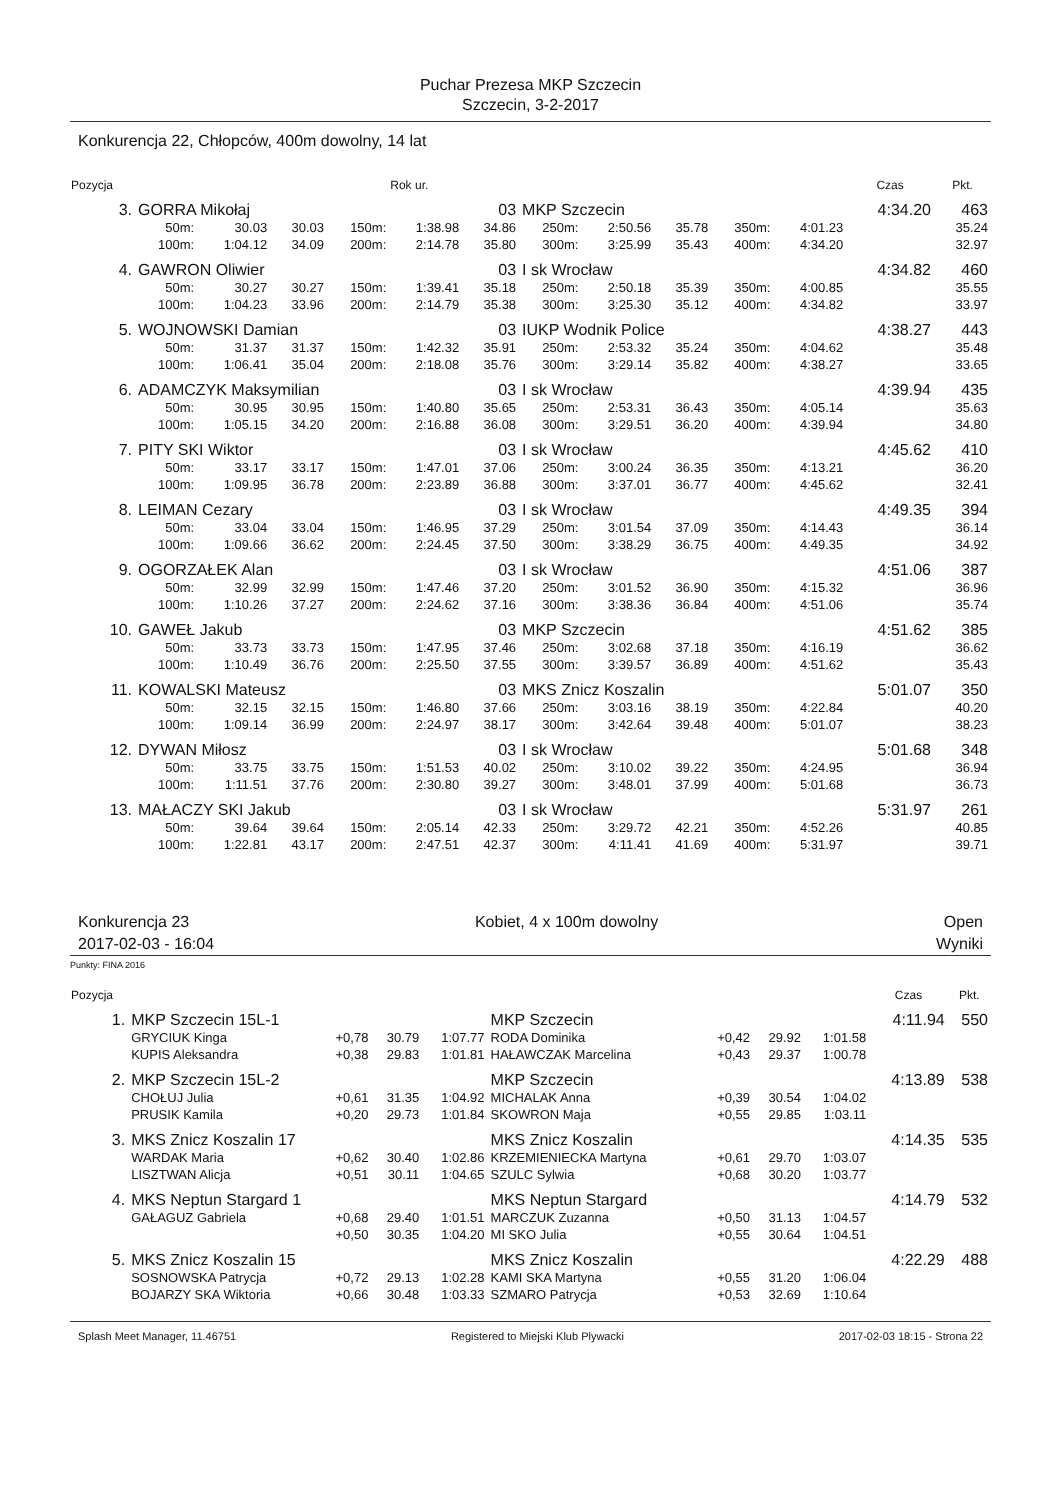Puchar Prezesa MKP Szczecin
Szczecin, 3-2-2017
Konkurencja 22, Chłopców, 400m dowolny, 14 lat
| Pozycja | | | | | Rok ur. | | | | | | | Czas | Pkt. |
| --- | --- | --- | --- | --- | --- | --- | --- | --- | --- | --- | --- | --- | --- |
| 3. | GORRA Mikołaj | | | | | 03 | MKP Szczecin | | | | | 4:34.20 | 463 |
| | 50m: | 30.03 | 30.03 | 150m: | 1:38.98 | 34.86 | 250m: | 2:50.56 | 35.78 | 350m: | 4:01.23 | | 35.24 |
| | 100m: | 1:04.12 | 34.09 | 200m: | 2:14.78 | 35.80 | 300m: | 3:25.99 | 35.43 | 400m: | 4:34.20 | | 32.97 |
| 4. | GAWRON Oliwier | | | | | 03 | I sk Wrocław | | | | | 4:34.82 | 460 |
| | 50m: | 30.27 | 30.27 | 150m: | 1:39.41 | 35.18 | 250m: | 2:50.18 | 35.39 | 350m: | 4:00.85 | | 35.55 |
| | 100m: | 1:04.23 | 33.96 | 200m: | 2:14.79 | 35.38 | 300m: | 3:25.30 | 35.12 | 400m: | 4:34.82 | | 33.97 |
| 5. | WOJNOWSKI Damian | | | | | 03 | IUKP Wodnik Police | | | | | 4:38.27 | 443 |
| | 50m: | 31.37 | 31.37 | 150m: | 1:42.32 | 35.91 | 250m: | 2:53.32 | 35.24 | 350m: | 4:04.62 | | 35.48 |
| | 100m: | 1:06.41 | 35.04 | 200m: | 2:18.08 | 35.76 | 300m: | 3:29.14 | 35.82 | 400m: | 4:38.27 | | 33.65 |
| 6. | ADAMCZYK Maksymilian | | | | | 03 | I sk Wrocław | | | | | 4:39.94 | 435 |
| | 50m: | 30.95 | 30.95 | 150m: | 1:40.80 | 35.65 | 250m: | 2:53.31 | 36.43 | 350m: | 4:05.14 | | 35.63 |
| | 100m: | 1:05.15 | 34.20 | 200m: | 2:16.88 | 36.08 | 300m: | 3:29.51 | 36.20 | 400m: | 4:39.94 | | 34.80 |
| 7. | PITY SKI Wiktor | | | | | 03 | I sk Wrocław | | | | | 4:45.62 | 410 |
| | 50m: | 33.17 | 33.17 | 150m: | 1:47.01 | 37.06 | 250m: | 3:00.24 | 36.35 | 350m: | 4:13.21 | | 36.20 |
| | 100m: | 1:09.95 | 36.78 | 200m: | 2:23.89 | 36.88 | 300m: | 3:37.01 | 36.77 | 400m: | 4:45.62 | | 32.41 |
| 8. | LEIMAN Cezary | | | | | 03 | I sk Wrocław | | | | | 4:49.35 | 394 |
| | 50m: | 33.04 | 33.04 | 150m: | 1:46.95 | 37.29 | 250m: | 3:01.54 | 37.09 | 350m: | 4:14.43 | | 36.14 |
| | 100m: | 1:09.66 | 36.62 | 200m: | 2:24.45 | 37.50 | 300m: | 3:38.29 | 36.75 | 400m: | 4:49.35 | | 34.92 |
| 9. | OGORZAŁEK Alan | | | | | 03 | I sk Wrocław | | | | | 4:51.06 | 387 |
| | 50m: | 32.99 | 32.99 | 150m: | 1:47.46 | 37.20 | 250m: | 3:01.52 | 36.90 | 350m: | 4:15.32 | | 36.96 |
| | 100m: | 1:10.26 | 37.27 | 200m: | 2:24.62 | 37.16 | 300m: | 3:38.36 | 36.84 | 400m: | 4:51.06 | | 35.74 |
| 10. | GAWEŁ Jakub | | | | | 03 | MKP Szczecin | | | | | 4:51.62 | 385 |
| | 50m: | 33.73 | 33.73 | 150m: | 1:47.95 | 37.46 | 250m: | 3:02.68 | 37.18 | 350m: | 4:16.19 | | 36.62 |
| | 100m: | 1:10.49 | 36.76 | 200m: | 2:25.50 | 37.55 | 300m: | 3:39.57 | 36.89 | 400m: | 4:51.62 | | 35.43 |
| 11. | KOWALSKI Mateusz | | | | | 03 | MKS Znicz Koszalin | | | | | 5:01.07 | 350 |
| | 50m: | 32.15 | 32.15 | 150m: | 1:46.80 | 37.66 | 250m: | 3:03.16 | 38.19 | 350m: | 4:22.84 | | 40.20 |
| | 100m: | 1:09.14 | 36.99 | 200m: | 2:24.97 | 38.17 | 300m: | 3:42.64 | 39.48 | 400m: | 5:01.07 | | 38.23 |
| 12. | DYWAN Miłosz | | | | | 03 | I sk Wrocław | | | | | 5:01.68 | 348 |
| | 50m: | 33.75 | 33.75 | 150m: | 1:51.53 | 40.02 | 250m: | 3:10.02 | 39.22 | 350m: | 4:24.95 | | 36.94 |
| | 100m: | 1:11.51 | 37.76 | 200m: | 2:30.80 | 39.27 | 300m: | 3:48.01 | 37.99 | 400m: | 5:01.68 | | 36.73 |
| 13. | MAŁACZY SKI Jakub | | | | | 03 | I sk Wrocław | | | | | 5:31.97 | 261 |
| | 50m: | 39.64 | 39.64 | 150m: | 2:05.14 | 42.33 | 250m: | 3:29.72 | 42.21 | 350m: | 4:52.26 | | 40.85 |
| | 100m: | 1:22.81 | 43.17 | 200m: | 2:47.51 | 42.37 | 300m: | 4:11.41 | 41.69 | 400m: | 5:31.97 | | 39.71 |
Konkurencja 23 Kobiet, 4 x 100m dowolny Open
2017-02-03 - 16:04 Wyniki
Punkty: FINA 2016
| Pozycja | | | | | | | | | | Czas | Pkt. |
| --- | --- | --- | --- | --- | --- | --- | --- | --- | --- | --- | --- |
| 1. | MKP Szczecin 15L-1 | | | | MKP Szczecin | | | | | 4:11.94 | 550 |
| | GRYCIUK Kinga | +0,78 | 30.79 | 1:07.77 | RODA Dominika | +0,42 | 29.92 | 1:01.58 | | | |
| | KUPIS Aleksandra | +0,38 | 29.83 | 1:01.81 | HAŁAWCZAK Marcelina | +0,43 | 29.37 | 1:00.78 | | | |
| 2. | MKP Szczecin 15L-2 | | | | MKP Szczecin | | | | | 4:13.89 | 538 |
| | CHOŁUJ Julia | +0,61 | 31.35 | 1:04.92 | MICHALAK Anna | +0,39 | 30.54 | 1:04.02 | | | |
| | PRUSIK Kamila | +0,20 | 29.73 | 1:01.84 | SKOWRON Maja | +0,55 | 29.85 | 1:03.11 | | | |
| 3. | MKS Znicz Koszalin 17 | | | | MKS Znicz Koszalin | | | | | 4:14.35 | 535 |
| | WARDAK Maria | +0,62 | 30.40 | 1:02.86 | KRZEMIENIECKA Martyna | +0,61 | 29.70 | 1:03.07 | | | |
| | LISZTWAN Alicja | +0,51 | 30.11 | 1:04.65 | SZULC Sylwia | +0,68 | 30.20 | 1:03.77 | | | |
| 4. | MKS Neptun Stargard 1 | | | | MKS Neptun Stargard | | | | | 4:14.79 | 532 |
| | GAŁAGUZ Gabriela | +0,68 | 29.40 | 1:01.51 | MARCZUK Zuzanna | +0,50 | 31.13 | 1:04.57 | | | |
| | | +0,50 | 30.35 | 1:04.20 | MI SKO Julia | +0,55 | 30.64 | 1:04.51 | | | |
| 5. | MKS Znicz Koszalin 15 | | | | MKS Znicz Koszalin | | | | | 4:22.29 | 488 |
| | SOSNOWSKA Patrycja | +0,72 | 29.13 | 1:02.28 | KAMI SKA Martyna | +0,55 | 31.20 | 1:06.04 | | | |
| | BOJARZY SKA Wiktoria | +0,66 | 30.48 | 1:03.33 | SZMARO Patrycja | +0,53 | 32.69 | 1:10.64 | | | |
Splash Meet Manager, 11.46751 Registered to Miejski Klub Plywacki 2017-02-03 18:15 - Strona 22